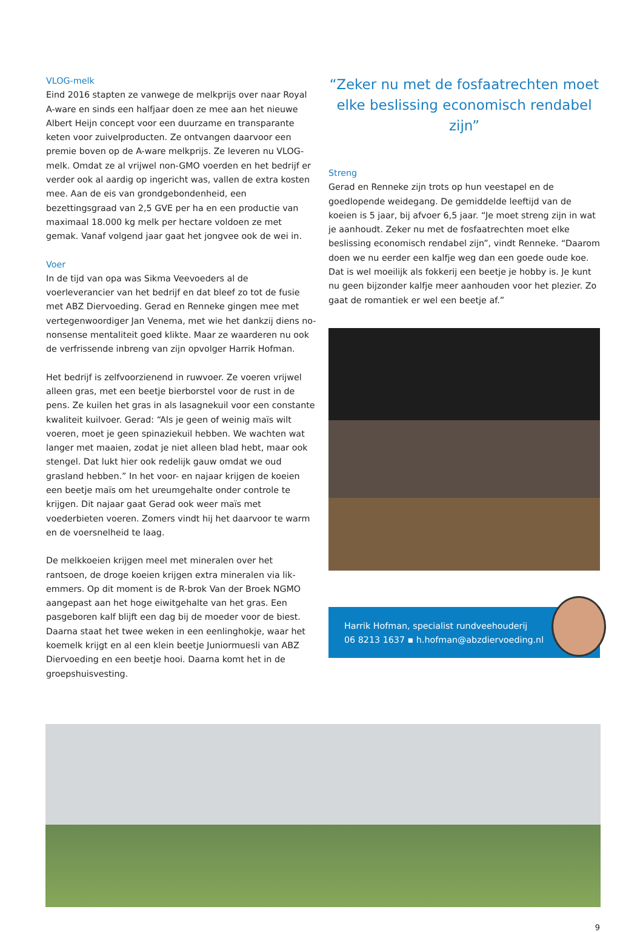VLOG-melk
Eind 2016 stapten ze vanwege de melkprijs over naar Royal A-ware en sinds een halfjaar doen ze mee aan het nieuwe Albert Heijn concept voor een duurzame en transparante keten voor zuivelproducten. Ze ontvangen daarvoor een premie boven op de A-ware melkprijs. Ze leveren nu VLOG-melk. Omdat ze al vrijwel non-GMO voerden en het bedrijf er verder ook al aardig op ingericht was, vallen de extra kosten mee. Aan de eis van grondgebondenheid, een bezettingsgraad van 2,5 GVE per ha en een productie van maximaal 18.000 kg melk per hectare voldoen ze met gemak. Vanaf volgend jaar gaat het jongvee ook de wei in.
Voer
In de tijd van opa was Sikma Veevoeders al de voerleverancier van het bedrijf en dat bleef zo tot de fusie met ABZ Diervoeding. Gerad en Renneke gingen mee met vertegenwoordiger Jan Venema, met wie het dankzij diens no-nonsense mentaliteit goed klikte. Maar ze waarderen nu ook de verfrissende inbreng van zijn opvolger Harrik Hofman.
Het bedrijf is zelfvoorzienend in ruwvoer. Ze voeren vrijwel alleen gras, met een beetje bierborstel voor de rust in de pens. Ze kuilen het gras in als lasagnekuil voor een constante kwaliteit kuilvoer. Gerad: “Als je geen of weinig maïs wilt voeren, moet je geen spinaziekuil hebben. We wachten wat langer met maaien, zodat je niet alleen blad hebt, maar ook stengel. Dat lukt hier ook redelijk gauw omdat we oud grasland hebben.” In het voor- en najaar krijgen de koeien een beetje maïs om het ureumgehalte onder controle te krijgen. Dit najaar gaat Gerad ook weer maïs met voederbieten voeren. Zomers vindt hij het daarvoor te warm en de voersnelheid te laag.
De melkkoeien krijgen meel met mineralen over het rantsoen, de droge koeien krijgen extra mineralen via lik-emmers. Op dit moment is de R-brok Van der Broek NGMO aangepast aan het hoge eiwitgehalte van het gras. Een pasgeboren kalf blijft een dag bij de moeder voor de biest. Daarna staat het twee weken in een eenlinghokje, waar het koemelk krijgt en al een klein beetje Juniormuesli van ABZ Diervoeding en een beetje hooi. Daarna komt het in de groepshuisvesting.
“Zeker nu met de fosfaatrechten moet elke beslissing economisch rendabel zijn”
Streng
Gerad en Renneke zijn trots op hun veestapel en de goedlopende weidegang. De gemiddelde leeftijd van de koeien is 5 jaar, bij afvoer 6,5 jaar. “Je moet streng zijn in wat je aanhoudt. Zeker nu met de fosfaatrechten moet elke beslissing economisch rendabel zijn”, vindt Renneke. “Daarom doen we nu eerder een kalfje weg dan een goede oude koe. Dat is wel moeilijk als fokkerij een beetje je hobby is. Je kunt nu geen bijzonder kalfje meer aanhouden voor het plezier. Zo gaat de romantiek er wel een beetje af.”
Harrik Hofman, specialist rundveehouderij
06 8213 1637 ▪ h.hofman@abzdiervoeding.nl
9